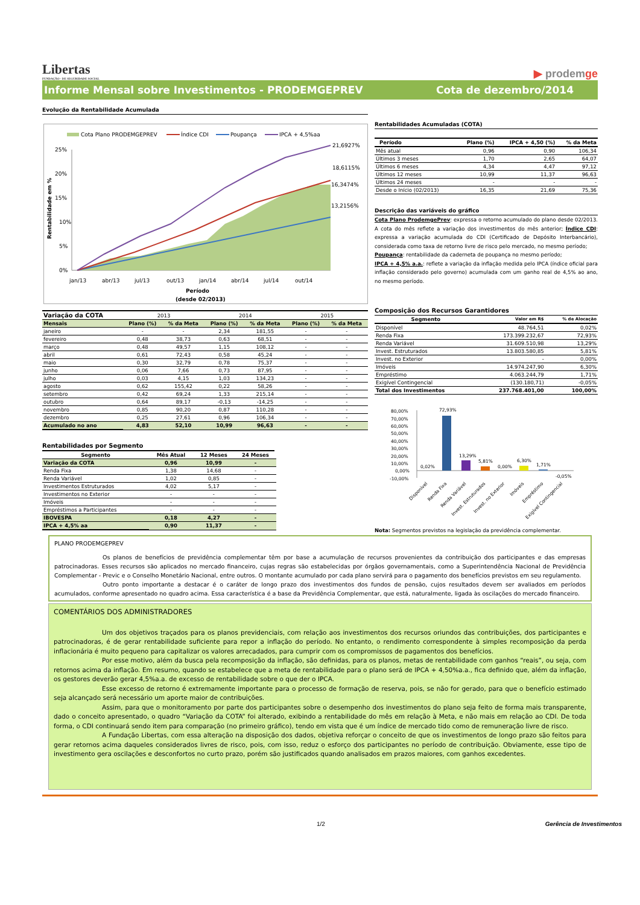Libertas
FUNDAÇÃO · DE SEGURIDADE SOCIAL
▶ prodemge
Informe Mensal sobre Investimentos - PRODEMGEPREV
Cota de dezembro/2014
Evolução da Rentabilidade Acumulada
Cota Plano PRODEMGEPREV
Índice CDI
Poupança
IPCA + 4,5%aa
25%
20%
15%
10%
5%
0%
Rentabilidade em %
21,6927%
18,6115%
16,3474%
13,2156%
jan/13
abr/13
jul/13
out/13
jan/14
abr/14
jul/14
out/14
Período
(desde 02/2013)
| Variação da COTA | 2013 | | 2014 | | 2015 | |
| Mensais | Plano (%) | % da Meta | Plano (%) | % da Meta | Plano (%) | % da Meta |
| janeiro | - | - | 2,34 | 181,55 | - | - |
| fevereiro | 0,48 | 38,73 | 0,63 | 68,51 | - | - |
| março | 0,48 | 49,57 | 1,15 | 108,12 | - | - |
| abril | 0,61 | 72,43 | 0,58 | 45,24 | - | - |
| maio | 0,30 | 32,79 | 0,78 | 75,37 | - | - |
| junho | 0,06 | 7,66 | 0,73 | 87,95 | - | - |
| julho | 0,03 | 4,15 | 1,03 | 134,23 | - | - |
| agosto | 0,62 | 155,42 | 0,22 | 58,26 | - | - |
| setembro | 0,42 | 69,24 | 1,33 | 215,14 | - | - |
| outubro | 0,64 | 89,17 | -0,13 | -14,25 | - | - |
| novembro | 0,85 | 90,20 | 0,87 | 110,28 | - | - |
| dezembro | 0,25 | 27,61 | 0,96 | 106,34 | - | - |
| Acumulado no ano | 4,83 | 52,10 | 10,99 | 96,63 | - | - |
Rentabilidades por Segmento
| Segmento | Mês Atual | 12 Meses | 24 Meses |
| --- | --- | --- | --- |
| Variação da COTA | 0,96 | 10,99 | - |
| Renda Fixa | 1,38 | 14,68 | - |
| Renda Variável | 1,02 | 0,85 | - |
| Investimentos Estruturados | 4,02 | 5,17 | - |
| Investimentos no Exterior | - | - | - |
| Imóveis | - | - | - |
| Empréstimos a Participantes | - | - | - |
| IBOVESPA | 0,18 | 4,27 | - |
| IPCA + 4,5% aa | 0,90 | 11,37 | - |
Rentabilidades Acumuladas (COTA)
| Período | Plano (%) | IPCA + 4,50 (%) | % da Meta |
| --- | --- | --- | --- |
| Mês atual | 0,96 | 0,90 | 106,34 |
| Últimos 3 meses | 1,70 | 2,65 | 64,07 |
| Últimos 6 meses | 4,34 | 4,47 | 97,12 |
| Últimos 12 meses | 10,99 | 11,37 | 96,63 |
| Últimos 24 meses | - | - | - |
| Desde o Início (02/2013) | 16,35 | 21,69 | 75,36 |
Descrição das variáveis do gráfico
Cota Plano ProdemgePrev: expressa o retorno acumulado do plano desde 02/2013. A cota do mês reflete a variação dos investimentos do mês anterior; Índice CDI: expressa a variação acumulada do CDI (Certificado de Depósito Interbancário), considerada como taxa de retorno livre de risco pelo mercado, no mesmo período;
Poupança: rentabilidade da caderneta de poupança no mesmo período;
IPCA + 4,5% a.a.: reflete a variação da inflação medida pelo IPCA (índice oficial para inflação considerado pelo governo) acumulada com um ganho real de 4,5% ao ano, no mesmo período.
Composição dos Recursos Garantidores
| Segmento | Valor em R$ | % de Alocação |
| --- | --- | --- |
| Disponível | 48.764,51 | 0,02% |
| Renda Fixa | 173.399.232,67 | 72,93% |
| Renda Variável | 31.609.510,98 | 13,29% |
| Invest. Estruturados | 13.803.580,85 | 5,81% |
| Invest. no Exterior | - | 0,00% |
| Imóveis | 14.974.247,90 | 6,30% |
| Empréstimo | 4.063.244,79 | 1,71% |
| Exigível Contingencial | (130.180,71) | -0,05% |
| Total dos Investimentos | 237.768.401,00 | 100,00% |
80,00%
70,00%
60,00%
50,00%
40,00%
30,00%
20,00%
10,00%
0,00%
-10,00%
72,93%
13,29%
5,81%
0,02%
0,00%
6,30%
1,71%
-0,05%
Disponível
Renda Fixa
Renda Variável
Invest. Estruturados
Invest. no Exterior
Imóveis
Empréstimo
Exigível Contingencial
Nota: Segmentos previstos na legislação da previdência complementar.
PLANO PRODEMGEPREV
Os planos de benefícios de previdência complementar têm por base a acumulação de recursos provenientes da contribuição dos participantes e das empresas patrocinadoras. Esses recursos são aplicados no mercado financeiro, cujas regras são estabelecidas por órgãos governamentais, como a Superintendência Nacional de Previdência Complementar - Previc e o Conselho Monetário Nacional, entre outros. O montante acumulado por cada plano servirá para o pagamento dos benefícios previstos em seu regulamento.
Outro ponto importante a destacar é o caráter de longo prazo dos investimentos dos fundos de pensão, cujos resultados devem ser avaliados em períodos acumulados, conforme apresentado no quadro acima. Essa característica é a base da Previdência Complementar, que está, naturalmente, ligada às oscilações do mercado financeiro.
COMENTÁRIOS DOS ADMINISTRADORES
Um dos objetivos traçados para os planos previdenciais, com relação aos investimentos dos recursos oriundos das contribuições, dos participantes e patrocinadoras, é de gerar rentabilidade suficiente para repor a inflação do período. No entanto, o rendimento correspondente à simples recomposição da perda inflacionária é muito pequeno para capitalizar os valores arrecadados, para cumprir com os compromissos de pagamentos dos benefícios.
Por esse motivo, além da busca pela recomposição da inflação, são definidas, para os planos, metas de rentabilidade com ganhos “reais”, ou seja, com retornos acima da inflação. Em resumo, quando se estabelece que a meta de rentabilidade para o plano será de IPCA + 4,50%a.a., fica definido que, além da inflação, os gestores deverão gerar 4,5%a.a. de excesso de rentabilidade sobre o que der o IPCA.
Esse excesso de retorno é extremamente importante para o processo de formação de reserva, pois, se não for gerado, para que o benefício estimado seja alcançado será necessário um aporte maior de contribuições.
Assim, para que o monitoramento por parte dos participantes sobre o desempenho dos investimentos do plano seja feito de forma mais transparente, dado o conceito apresentado, o quadro “Variação da COTA” foi alterado, exibindo a rentabilidade do mês em relação à Meta, e não mais em relação ao CDI. De toda forma, o CDI continuará sendo item para comparação (no primeiro gráfico), tendo em vista que é um índice de mercado tido como de remuneração livre de risco.
A Fundação Libertas, com essa alteração na disposição dos dados, objetiva reforçar o conceito de que os investimentos de longo prazo são feitos para gerar retornos acima daqueles considerados livres de risco, pois, com isso, reduz o esforço dos participantes no período de contribuição. Obviamente, esse tipo de investimento gera oscilações e desconfortos no curto prazo, porém são justificados quando analisados em prazos maiores, com ganhos excedentes.
1/2 Gerência de Investimentos